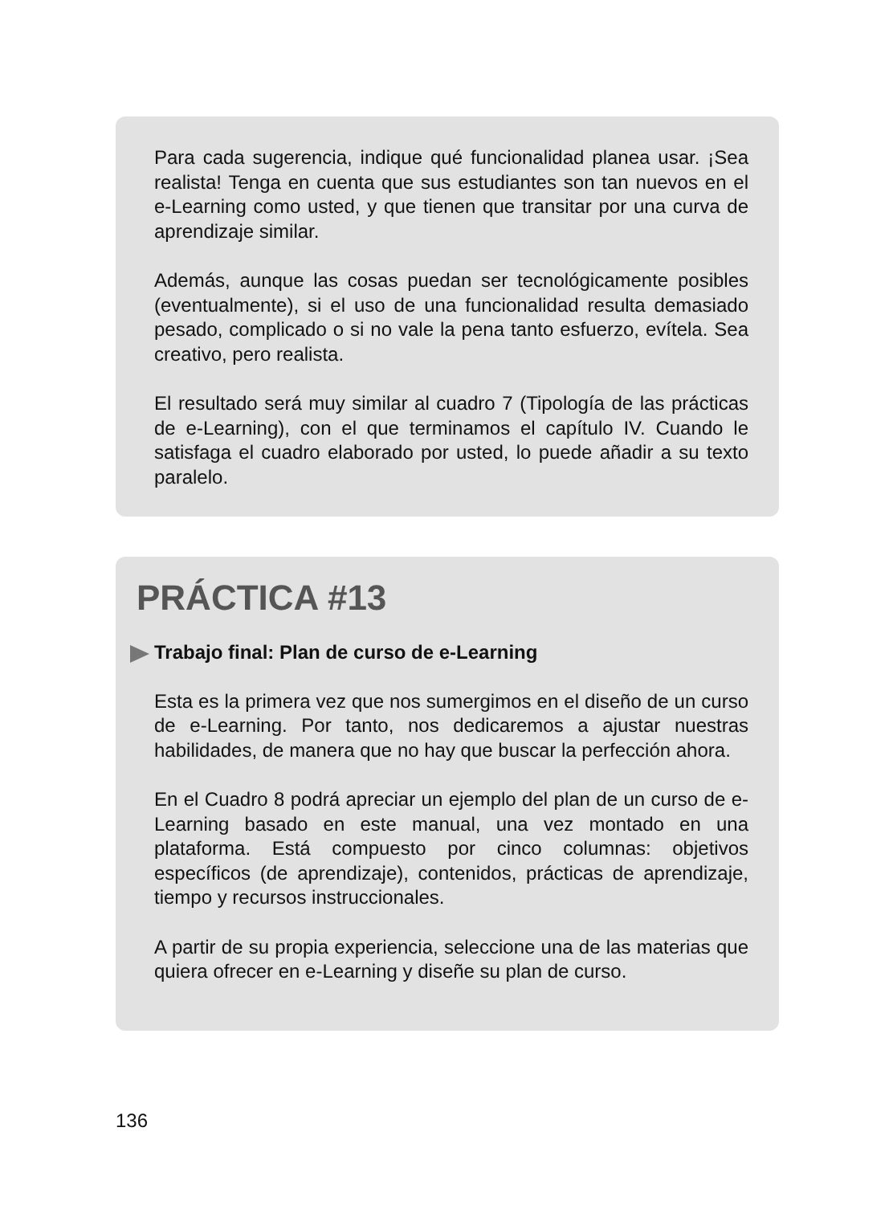Para cada sugerencia, indique qué funcionalidad planea usar. ¡Sea realista! Tenga en cuenta que sus estudiantes son tan nuevos en el e-Learning como usted, y que tienen que transitar por una curva de aprendizaje similar.
Además, aunque las cosas puedan ser tecnológicamente posibles (eventualmente), si el uso de una funcionalidad resulta demasiado pesado, complicado o si no vale la pena tanto esfuerzo, evítela. Sea creativo, pero realista.
El resultado será muy similar al cuadro 7 (Tipología de las prácticas de e-Learning), con el que terminamos el capítulo IV. Cuando le satisfaga el cuadro elaborado por usted, lo puede añadir a su texto paralelo.
PRÁCTICA #13
Trabajo final: Plan de curso de e-Learning
Esta es la primera vez que nos sumergimos en el diseño de un curso de e-Learning. Por tanto, nos dedicaremos a ajustar nuestras habilidades, de manera que no hay que buscar la perfección ahora.
En el Cuadro 8 podrá apreciar un ejemplo del plan de un curso de e-Learning basado en este manual, una vez montado en una plataforma. Está compuesto por cinco columnas: objetivos específicos (de aprendizaje), contenidos, prácticas de aprendizaje, tiempo y recursos instruccionales.
A partir de su propia experiencia, seleccione una de las materias que quiera ofrecer en e-Learning y diseñe su plan de curso.
136